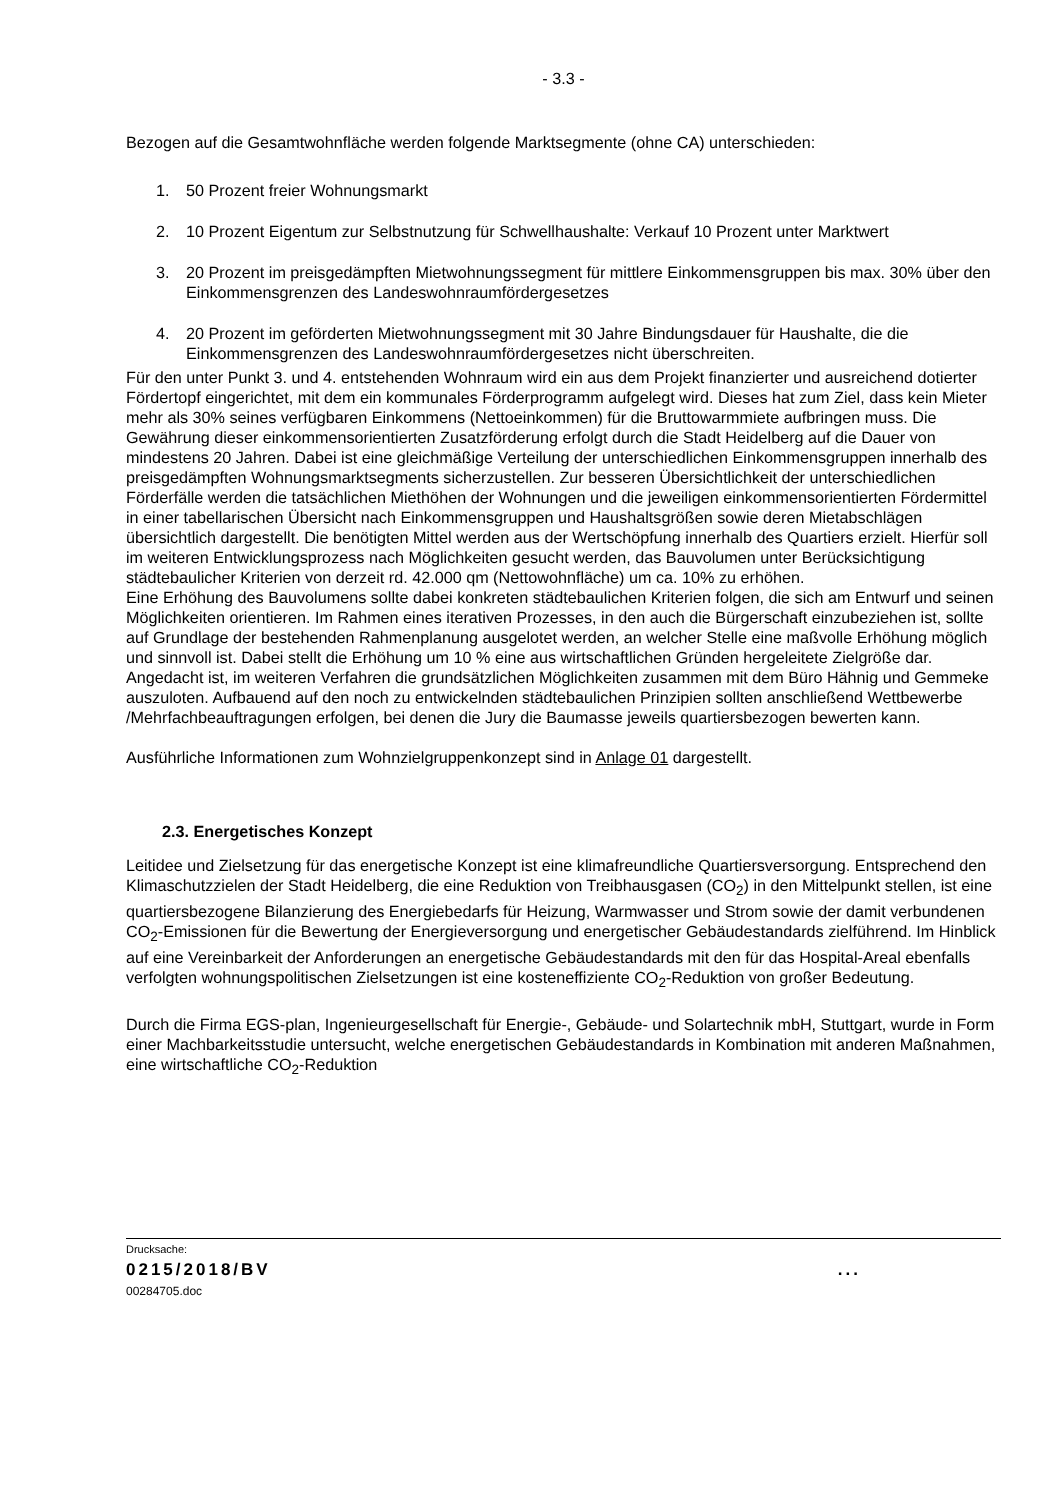- 3.3 -
Bezogen auf die Gesamtwohnfläche werden folgende Marktsegmente (ohne CA) unterschieden:
1. 50 Prozent freier Wohnungsmarkt
2. 10 Prozent Eigentum zur Selbstnutzung für Schwellhaushalte: Verkauf 10 Prozent unter Marktwert
3. 20 Prozent im preisgedämpften Mietwohnungssegment für mittlere Einkommensgruppen bis max. 30% über den Einkommensgrenzen des Landeswohnraumfördergesetzes
4. 20 Prozent im geförderten Mietwohnungssegment mit 30 Jahre Bindungsdauer für Haushalte, die die Einkommensgrenzen des Landeswohnraumfördergesetzes nicht überschreiten.
Für den unter Punkt 3. und 4. entstehenden Wohnraum wird ein aus dem Projekt finanzierter und ausreichend dotierter Fördertopf eingerichtet, mit dem ein kommunales Förderprogramm aufgelegt wird. Dieses hat zum Ziel, dass kein Mieter mehr als 30% seines verfügbaren Einkommens (Nettoeinkommen) für die Bruttowarmmiete aufbringen muss. Die Gewährung dieser einkommensorientierten Zusatzförderung erfolgt durch die Stadt Heidelberg auf die Dauer von mindestens 20 Jahren. Dabei ist eine gleichmäßige Verteilung der unterschiedlichen Einkommensgruppen innerhalb des preisgedämpften Wohnungsmarktsegments sicherzustellen. Zur besseren Übersichtlichkeit der unterschiedlichen Förderfälle werden die tatsächlichen Miethöhen der Wohnungen und die jeweiligen einkommensorientierten Fördermittel in einer tabellarischen Übersicht nach Einkommensgruppen und Haushaltsgrößen sowie deren Mietabschlägen übersichtlich dargestellt. Die benötigten Mittel werden aus der Wertschöpfung innerhalb des Quartiers erzielt. Hierfür soll im weiteren Entwicklungsprozess nach Möglichkeiten gesucht werden, das Bauvolumen unter Berücksichtigung städtebaulicher Kriterien von derzeit rd. 42.000 qm (Nettowohnfläche) um ca. 10% zu erhöhen.
Eine Erhöhung des Bauvolumens sollte dabei konkreten städtebaulichen Kriterien folgen, die sich am Entwurf und seinen Möglichkeiten orientieren. Im Rahmen eines iterativen Prozesses, in den auch die Bürgerschaft einzubeziehen ist, sollte auf Grundlage der bestehenden Rahmenplanung ausgelotet werden, an welcher Stelle eine maßvolle Erhöhung möglich und sinnvoll ist. Dabei stellt die Erhöhung um 10 % eine aus wirtschaftlichen Gründen hergeleitete Zielgröße dar. Angedacht ist, im weiteren Verfahren die grundsätzlichen Möglichkeiten zusammen mit dem Büro Hähnig und Gemmeke auszuloten. Aufbauend auf den noch zu entwickelnden städtebaulichen Prinzipien sollten anschließend Wettbewerbe /Mehrfachbeauftragungen erfolgen, bei denen die Jury die Baumasse jeweils quartiersbezogen bewerten kann.
Ausführliche Informationen zum Wohnzielgruppenkonzept sind in Anlage 01 dargestellt.
2.3. Energetisches Konzept
Leitidee und Zielsetzung für das energetische Konzept ist eine klimafreundliche Quartiersversorgung. Entsprechend den Klimaschutzzielen der Stadt Heidelberg, die eine Reduktion von Treibhausgasen (CO<sub>2</sub>) in den Mittelpunkt stellen, ist eine quartiersbezogene Bilanzierung des Energiebedarfs für Heizung, Warmwasser und Strom sowie der damit verbundenen CO<sub>2</sub>-Emissionen für die Bewertung der Energieversorgung und energetischer Gebäudestandards zielführend. Im Hinblick auf eine Vereinbarkeit der Anforderungen an energetische Gebäudestandards mit den für das Hospital-Areal ebenfalls verfolgten wohnungspolitischen Zielsetzungen ist eine kosteneffiziente CO<sub>2</sub>-Reduktion von großer Bedeutung.
Durch die Firma EGS-plan, Ingenieurgesellschaft für Energie-, Gebäude- und Solartechnik mbH, Stuttgart, wurde in Form einer Machbarkeitsstudie untersucht, welche energetischen Gebäudestandards in Kombination mit anderen Maßnahmen, eine wirtschaftliche CO<sub>2</sub>-Reduktion
Drucksache:
0215/2018/BV ...
00284705.doc